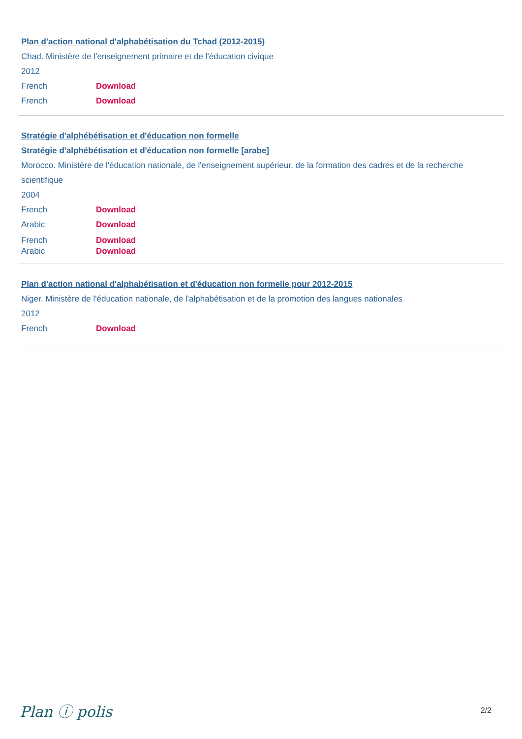Plan d'action national d'alphabétisation du Tchad (2012-2015)
Chad. Ministère de l'enseignement primaire et de l'éducation civique
2012
French Download
French Download
Stratégie d'alphébétisation et d'éducation non formelle
Stratégie d'alphébétisation et d'éducation non formelle [arabe]
Morocco. Ministère de l'éducation nationale, de l'enseignement supérieur, de la formation des cadres et de la recherche scientifique
2004
French Download
Arabic Download
French Download
Arabic Download
Plan d'action national d'alphabétisation et d'éducation non formelle pour 2012-2015
Niger. Ministère de l'éducation nationale, de l'alphabétisation et de la promotion des langues nationales
2012
French Download
Plan ⓘ polis 2/2